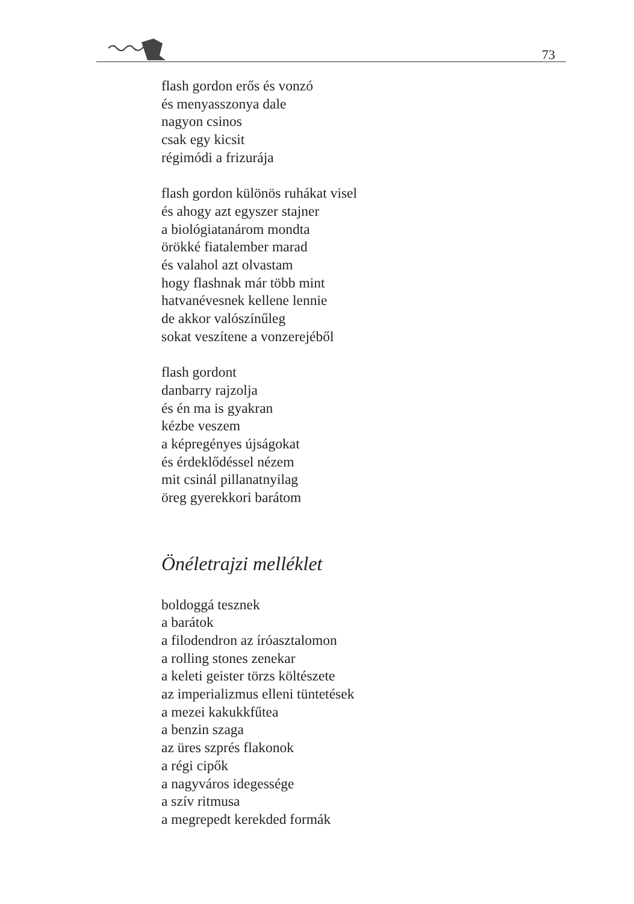73
flash gordon erős és vonzó
és menyasszonya dale
nagyon csinos
csak egy kicsit
régimódi a frizurája
flash gordon különös ruhákat visel
és ahogy azt egyszer stajner
a biológiatanárom mondta
örökké fiatalember marad
és valahol azt olvastam
hogy flashnak már több mint
hatvanévesnek kellene lennie
de akkor valószínűleg
sokat veszítene a vonzerejéből
flash gordont
danbarry rajzolja
és én ma is gyakran
kézbe veszem
a képregényes újságokat
és érdeklődéssel nézem
mit csinál pillanatnyilag
öreg gyerekkori barátom
Önéletrajzi melléklet
boldoggá tesznek
a barátok
a filodendron az íróasztalomon
a rolling stones zenekar
a keleti geister törzs költészete
az imperializmus elleni tüntetések
a mezei kakukkfűtea
a benzin szaga
az üres szprés flakonok
a régi cipők
a nagyváros idegessége
a szív ritmusa
a megrepedt kerekded formák